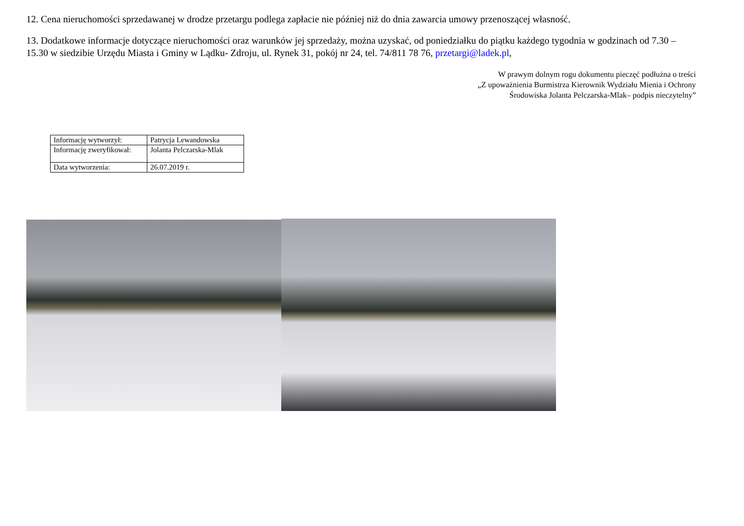12. Cena nieruchomości sprzedawanej w drodze przetargu podlega zapłacie nie później niż do dnia zawarcia umowy przenoszącej własność.
13. Dodatkowe informacje dotyczące nieruchomości oraz warunków jej sprzedaży, można uzyskać, od poniedziałku do piątku każdego tygodnia w godzinach od 7.30 – 15.30 w siedzibie Urzędu Miasta i Gminy w Lądku- Zdroju, ul. Rynek 31, pokój nr 24, tel. 74/811 78 76, przetargi@ladek.pl,
W prawym dolnym rogu dokumentu pieczęć podłużna o treści
„Z upoważnienia Burmistrza Kierownik Wydziału Mienia i Ochrony
Środowiska Jolanta Pelczarska-Mlak– podpis nieczytelny”
| Informację wytworzył: | Patrycja Lewandowska |
| Informację zweryfikował: | Jolanta Pelczarska-Mlak |
| Data wytworzenia: | 26.07.2019 r. |